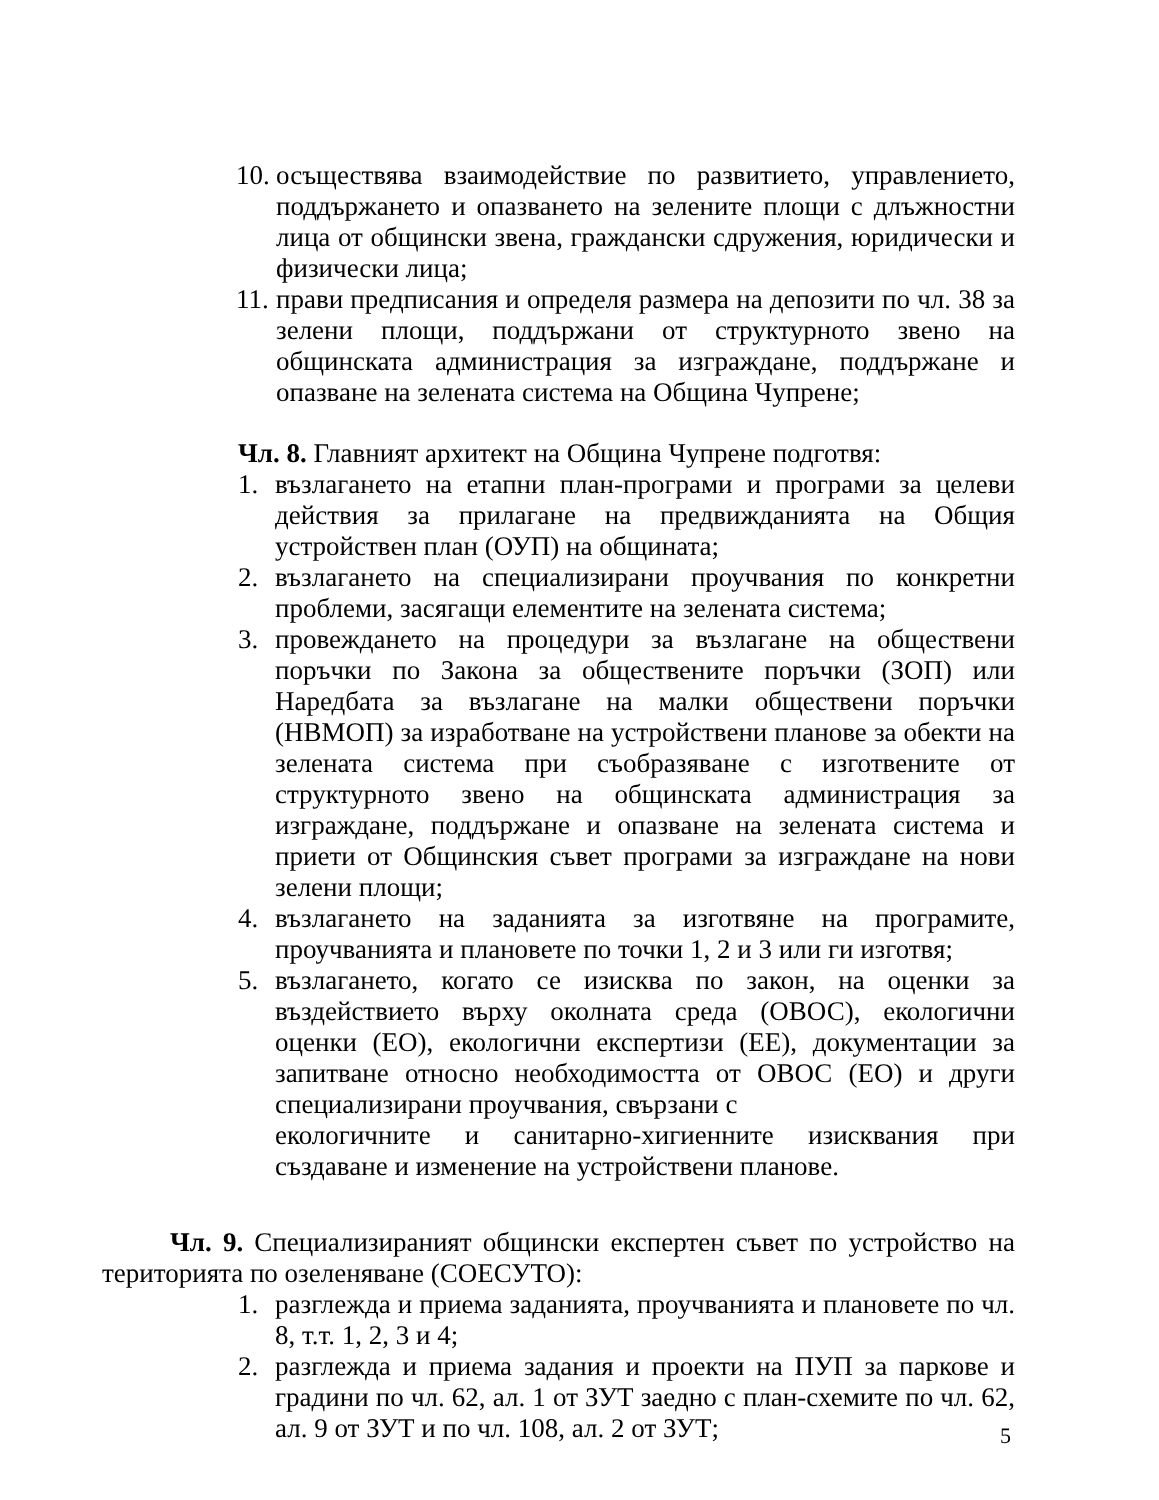10. осъществява взаимодействие по развитието, управлението, поддържането и опазването на зелените площи с длъжностни лица от общински звена, граждански сдружения, юридически и физически лица;
11. прави предписания и определя размера на депозити по чл. 38 за зелени площи, поддържани от структурното звено на общинската администрация за изграждане, поддържане и опазване на зелената система на Община Чупрене;
Чл. 8. Главният архитект на Община Чупрене подготвя:
1. възлагането на етапни план-програми и програми за целеви действия за прилагане на предвижданията на Общия устройствен план (ОУП) на общината;
2. възлагането на специализирани проучвания по конкретни проблеми, засягащи елементите на зелената система;
3. провеждането на процедури за възлагане на обществени поръчки по Закона за обществените поръчки (ЗОП) или Наредбата за възлагане на малки обществени поръчки (НВМОП) за изработване на устройствени планове за обекти на зелената система при съобразяване с изготвените от структурното звено на общинската администрация за изграждане, поддържане и опазване на зелената система и приети от Общинския съвет програми за изграждане на нови зелени площи;
4. възлагането на заданията за изготвяне на програмите, проучванията и плановете по точки 1, 2 и 3 или ги изготвя;
5. възлагането, когато се изисква по закон, на оценки за въздействието върху околната среда (ОВОС), екологични оценки (ЕО), екологични експертизи (ЕЕ), документации за запитване относно необходимостта от ОВОС (ЕО) и други специализирани проучвания, свързани с
екологичните и санитарно-хигиенните изисквания при създаване и изменение на устройствени планове.
Чл. 9. Специализираният общински експертен съвет по устройство на територията по озеленяване (СОЕСУТО):
1. разглежда и приема заданията, проучванията и плановете по чл. 8, т.т. 1, 2, 3 и 4;
2. разглежда и приема задания и проекти на ПУП за паркове и градини по чл. 62, ал. 1 от ЗУТ заедно с план-схемите по чл. 62, ал. 9 от ЗУТ и по чл. 108, ал. 2 от ЗУТ;
5